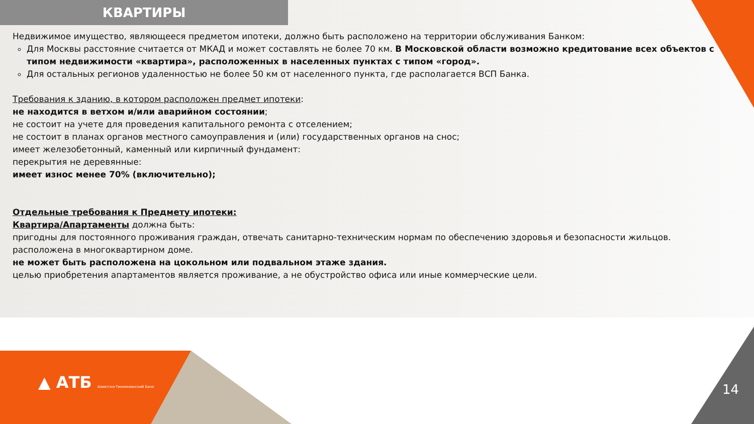КВАРТИРЫ
Недвижимое имущество, являющееся предметом ипотеки, должно быть расположено на территории обслуживания Банком:
Для Москвы расстояние считается от МКАД и может составлять не более 70 км. В Московской области возможно кредитование всех объектов с типом недвижимости «квартира», расположенных в населенных пунктах с типом «город».
Для остальных регионов удаленностью не более 50 км от населенного пункта, где располагается ВСП Банка.
Требования к зданию, в котором расположен предмет ипотеки:
не находится в ветхом и/или аварийном состоянии;
не состоит на учете для проведения капитального ремонта с отселением;
не состоит в планах органов местного самоуправления и (или) государственных органов на снос;
имеет железобетонный, каменный или кирпичный фундамент:
перекрытия не деревянные:
имеет износ менее 70% (включительно);
Отдельные требования к Предмету ипотеки:
Квартира/Апартаменты должна быть:
пригодны для постоянного проживания граждан, отвечать санитарно-техническим нормам по обеспечению здоровья и безопасности жильцов.
расположена в многоквартирном доме.
не может быть расположена на цокольном или подвальном этаже здания.
целью приобретения апартаментов является проживание, а не обустройство офиса или иные коммерческие цели.
▲ АТБ Азиатско-Тихоокеанский Банк
14